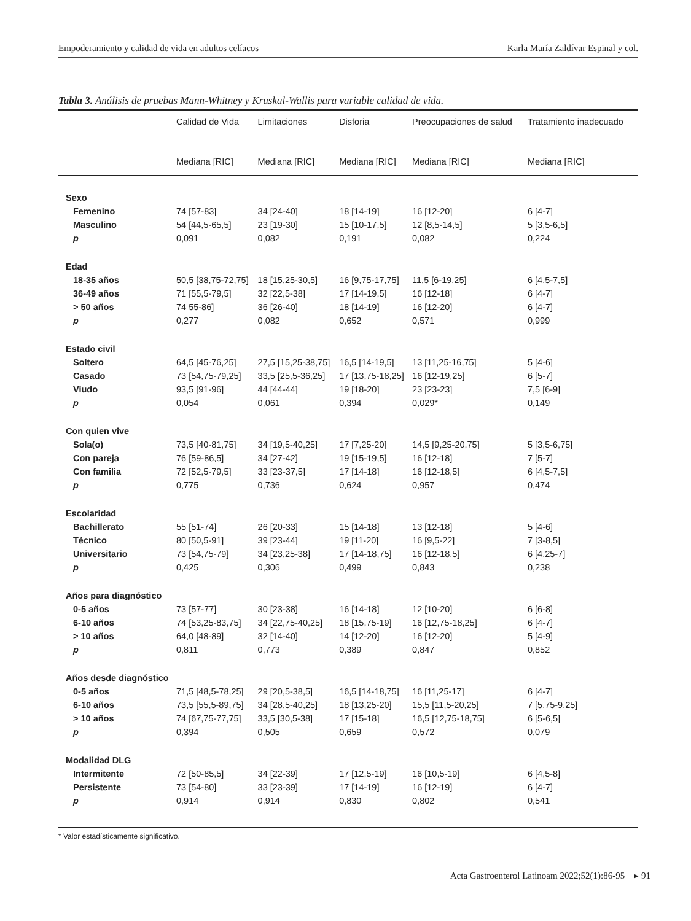Empoderamiento y calidad de vida en adultos celíacos Karla María Zaldívar Espinal y col.
Tabla 3. Análisis de pruebas Mann-Whitney y Kruskal-Wallis para variable calidad de vida.
| | Calidad de Vida | Limitaciones | Disforia | Preocupaciones de salud | Tratamiento inadecuado |
| --- | --- | --- | --- | --- | --- |
| | Mediana [RIC] | Mediana [RIC] | Mediana [RIC] | Mediana [RIC] | Mediana [RIC] |
| Sexo | | | | | |
| Femenino | 74 [57-83] | 34 [24-40] | 18 [14-19] | 16 [12-20] | 6 [4-7] |
| Masculino | 54 [44,5-65,5] | 23 [19-30] | 15 [10-17,5] | 12 [8,5-14,5] | 5 [3,5-6,5] |
| p | 0,091 | 0,082 | 0,191 | 0,082 | 0,224 |
| Edad | | | | | |
| 18-35 años | 50,5 [38,75-72,75] | 18 [15,25-30,5] | 16 [9,75-17,75] | 11,5 [6-19,25] | 6 [4,5-7,5] |
| 36-49 años | 71 [55,5-79,5] | 32 [22,5-38] | 17 [14-19,5] | 16 [12-18] | 6 [4-7] |
| > 50 años | 74 55-86] | 36 [26-40] | 18 [14-19] | 16 [12-20] | 6 [4-7] |
| p | 0,277 | 0,082 | 0,652 | 0,571 | 0,999 |
| Estado civil | | | | | |
| Soltero | 64,5 [45-76,25] | 27,5 [15,25-38,75] | 16,5 [14-19,5] | 13 [11,25-16,75] | 5 [4-6] |
| Casado | 73 [54,75-79,25] | 33,5 [25,5-36,25] | 17 [13,75-18,25] | 16 [12-19,25] | 6 [5-7] |
| Viudo | 93,5 [91-96] | 44 [44-44] | 19 [18-20] | 23 [23-23] | 7,5 [6-9] |
| p | 0,054 | 0,061 | 0,394 | 0,029* | 0,149 |
| Con quien vive | | | | | |
| Sola(o) | 73,5 [40-81,75] | 34 [19,5-40,25] | 17 [7,25-20] | 14,5 [9,25-20,75] | 5 [3,5-6,75] |
| Con pareja | 76 [59-86,5] | 34 [27-42] | 19 [15-19,5] | 16 [12-18] | 7 [5-7] |
| Con familia | 72 [52,5-79,5] | 33 [23-37,5] | 17 [14-18] | 16 [12-18,5] | 6 [4,5-7,5] |
| p | 0,775 | 0,736 | 0,624 | 0,957 | 0,474 |
| Escolaridad | | | | | |
| Bachillerato | 55 [51-74] | 26 [20-33] | 15 [14-18] | 13 [12-18] | 5 [4-6] |
| Técnico | 80 [50,5-91] | 39 [23-44] | 19 [11-20] | 16 [9,5-22] | 7 [3-8,5] |
| Universitario | 73 [54,75-79] | 34 [23,25-38] | 17 [14-18,75] | 16 [12-18,5] | 6 [4,25-7] |
| p | 0,425 | 0,306 | 0,499 | 0,843 | 0,238 |
| Años para diagnóstico | | | | | |
| 0-5 años | 73 [57-77] | 30 [23-38] | 16 [14-18] | 12 [10-20] | 6 [6-8] |
| 6-10 años | 74 [53,25-83,75] | 34 [22,75-40,25] | 18 [15,75-19] | 16 [12,75-18,25] | 6 [4-7] |
| > 10 años | 64,0 [48-89] | 32 [14-40] | 14 [12-20] | 16 [12-20] | 5 [4-9] |
| p | 0,811 | 0,773 | 0,389 | 0,847 | 0,852 |
| Años desde diagnóstico | | | | | |
| 0-5 años | 71,5 [48,5-78,25] | 29 [20,5-38,5] | 16,5 [14-18,75] | 16 [11,25-17] | 6 [4-7] |
| 6-10 años | 73,5 [55,5-89,75] | 34 [28,5-40,25] | 18 [13,25-20] | 15,5 [11,5-20,25] | 7 [5,75-9,25] |
| > 10 años | 74 [67,75-77,75] | 33,5 [30,5-38] | 17 [15-18] | 16,5 [12,75-18,75] | 6 [5-6,5] |
| p | 0,394 | 0,505 | 0,659 | 0,572 | 0,079 |
| Modalidad DLG | | | | | |
| Intermitente | 72 [50-85,5] | 34 [22-39] | 17 [12,5-19] | 16 [10,5-19] | 6 [4,5-8] |
| Persistente | 73 [54-80] | 33 [23-39] | 17 [14-19] | 16 [12-19] | 6 [4-7] |
| p | 0,914 | 0,914 | 0,830 | 0,802 | 0,541 |
* Valor estadísticamente significativo.
Acta Gastroenterol Latinoam 2022;52(1):86-95 ▸ 91